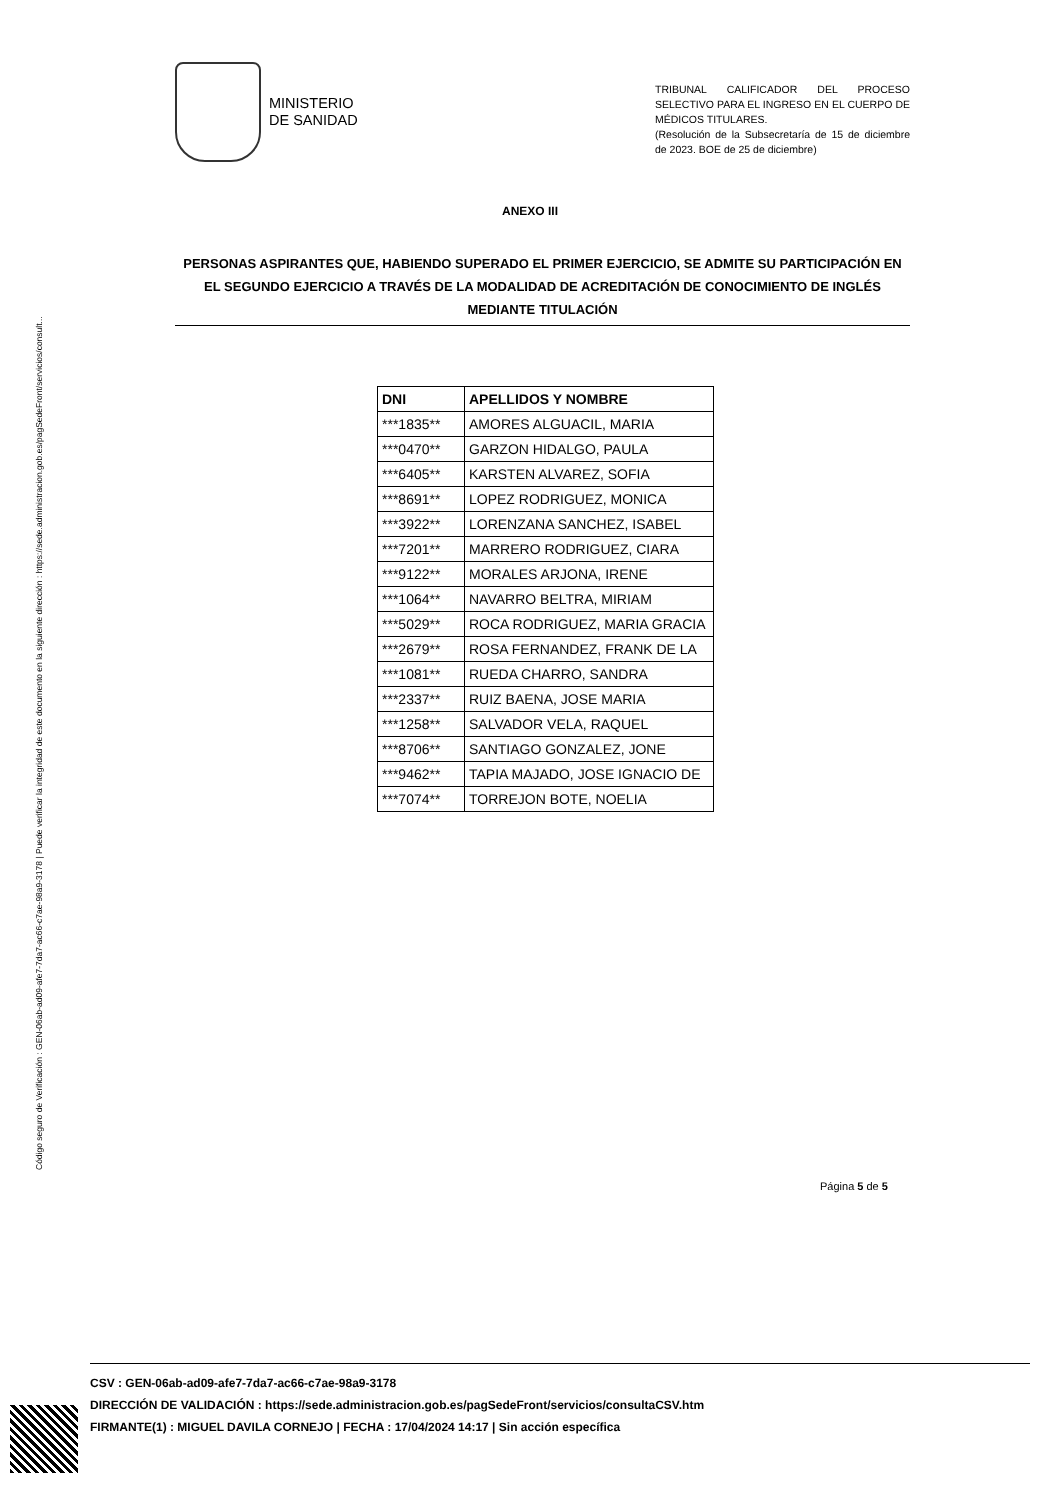Código seguro de Verificación : GEN-06ab-ad09-afe7-7da7-ac66-c7ae-98a9-3178 | Puede verificar la integridad de este documento en la siguiente dirección : https://sede.administracion.gob.es/pagSedeFront/servicios/consult...
MINISTERIO
DE SANIDAD
TRIBUNAL CALIFICADOR DEL PROCESO SELECTIVO PARA EL INGRESO EN EL CUERPO DE MÉDICOS TITULARES.
(Resolución de la Subsecretaría de 15 de diciembre de 2023. BOE de 25 de diciembre)
ANEXO III
PERSONAS ASPIRANTES QUE, HABIENDO SUPERADO EL PRIMER EJERCICIO, SE ADMITE SU PARTICIPACIÓN EN EL SEGUNDO EJERCICIO A TRAVÉS DE LA MODALIDAD DE ACREDITACIÓN DE CONOCIMIENTO DE INGLÉS MEDIANTE TITULACIÓN
| DNI | APELLIDOS Y NOMBRE |
| --- | --- |
| ***1835** | AMORES ALGUACIL, MARIA |
| ***0470** | GARZON HIDALGO, PAULA |
| ***6405** | KARSTEN ALVAREZ, SOFIA |
| ***8691** | LOPEZ RODRIGUEZ, MONICA |
| ***3922** | LORENZANA SANCHEZ, ISABEL |
| ***7201** | MARRERO RODRIGUEZ, CIARA |
| ***9122** | MORALES ARJONA, IRENE |
| ***1064** | NAVARRO BELTRA, MIRIAM |
| ***5029** | ROCA RODRIGUEZ, MARIA GRACIA |
| ***2679** | ROSA FERNANDEZ, FRANK DE LA |
| ***1081** | RUEDA CHARRO, SANDRA |
| ***2337** | RUIZ BAENA, JOSE MARIA |
| ***1258** | SALVADOR VELA, RAQUEL |
| ***8706** | SANTIAGO GONZALEZ, JONE |
| ***9462** | TAPIA MAJADO, JOSE IGNACIO DE |
| ***7074** | TORREJON BOTE, NOELIA |
Página 5 de 5
CSV : GEN-06ab-ad09-afe7-7da7-ac66-c7ae-98a9-3178
DIRECCIÓN DE VALIDACIÓN : https://sede.administracion.gob.es/pagSedeFront/servicios/consultaCSV.htm
FIRMANTE(1) : MIGUEL DAVILA CORNEJO | FECHA : 17/04/2024 14:17 | Sin acción específica